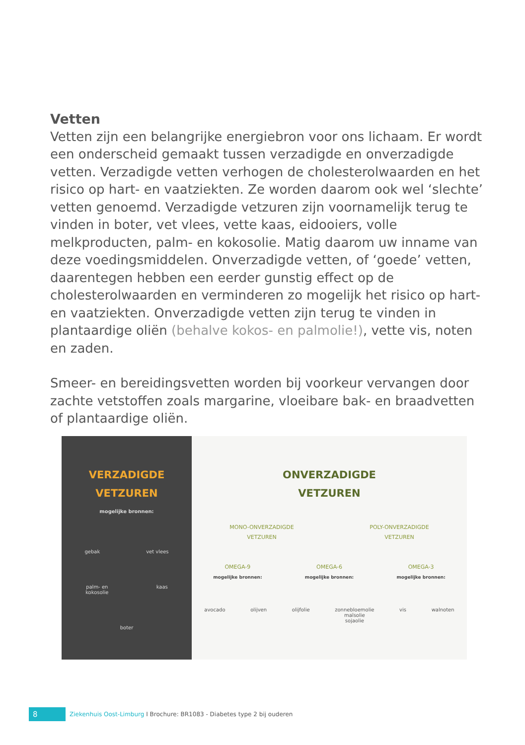Vetten
Vetten zijn een belangrijke energiebron voor ons lichaam. Er wordt een onderscheid gemaakt tussen verzadigde en onverzadigde vetten. Verzadigde vetten verhogen de cholesterolwaarden en het risico op hart- en vaatziekten. Ze worden daarom ook wel ‘slechte’ vetten genoemd. Verzadigde vetzuren zijn voornamelijk terug te vinden in boter, vet vlees, vette kaas, eidooiers, volle melkproducten, palm- en kokosolie. Matig daarom uw inname van deze voedingsmiddelen. Onverzadigde vetten, of ‘goede’ vetten, daarentegen hebben een eerder gunstig effect op de cholesterolwaarden en verminderen zo mogelijk het risico op hart- en vaatziekten. Onverzadigde vetten zijn terug te vinden in plantaardige oliën (behalve kokos- en palmolie!), vette vis, noten en zaden.
Smeer- en bereidingsvetten worden bij voorkeur vervangen door zachte vetstoffen zoals margarine, vloeibare bak- en braadvetten of plantaardige oliën.
VERZADIGDE
VETZUREN
mogelijke bronnen:
gebak vet vlees
palm- en
kokosolie kaas
boter
ONVERZADIGDE
VETZUREN
MONO-ONVERZADIGDE
VETZUREN POLY-ONVERZADIGDE
VETZUREN
OMEGA-9
mogelijke bronnen: OMEGA-6
mogelijke bronnen: OMEGA-3
mogelijke bronnen:
avocado olijven olijfolie zonnebloemolie
maïsolie
sojaolie vis walnoten
8 Ziekenhuis Oost-Limburg I Brochure: BR1083 - Diabetes type 2 bij ouderen